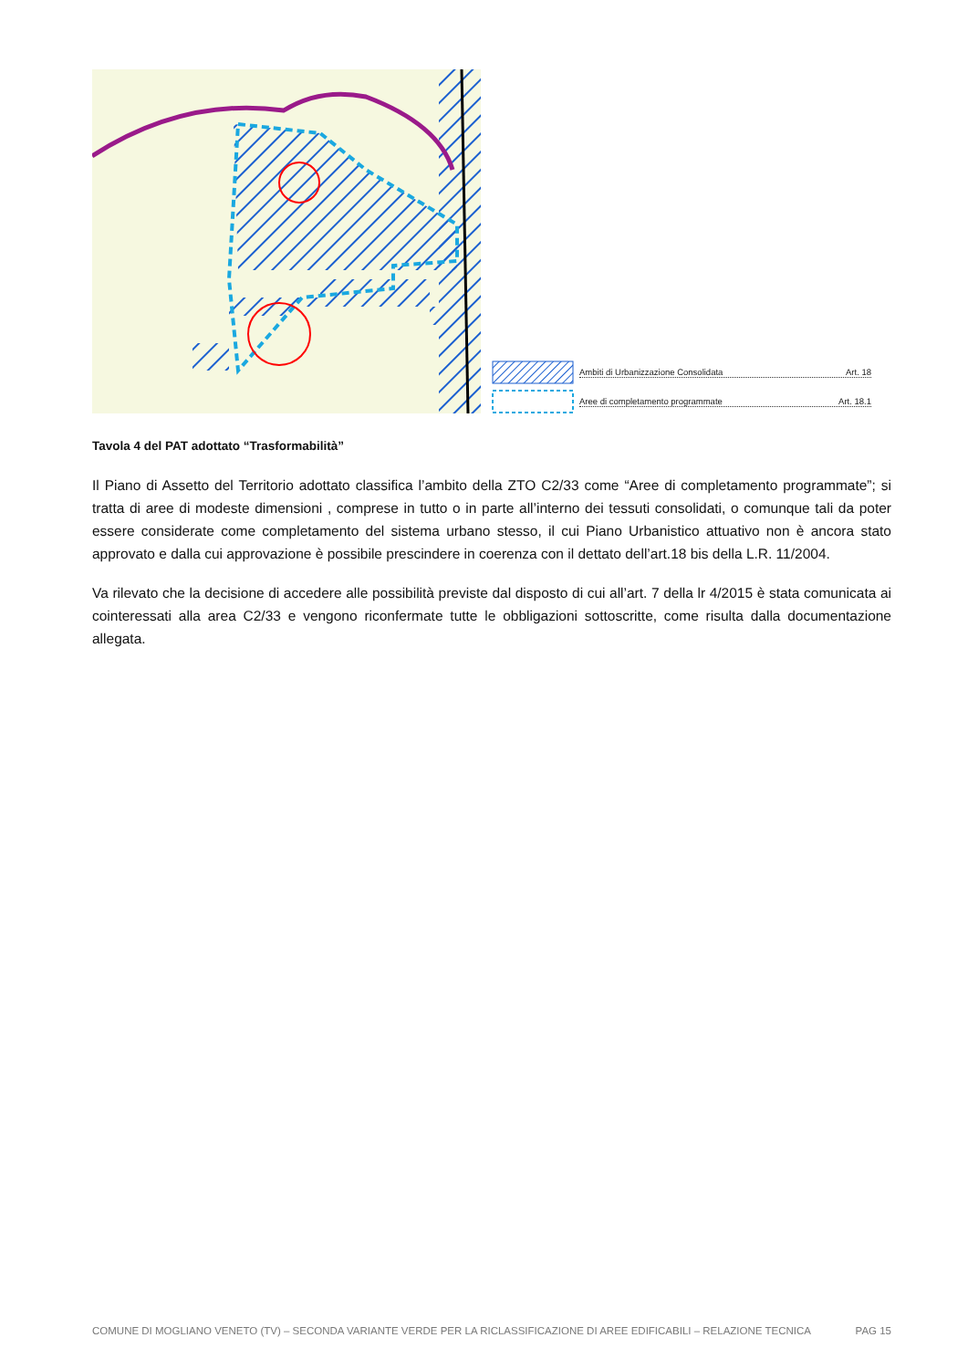Ambiti di Urbanizzazione Consolidata Art. 18
Aree di completamento programmate Art. 18.1
Tavola 4 del PAT adottato “Trasformabilità”
Il Piano di Assetto del Territorio adottato classifica l’ambito della ZTO C2/33 come “Aree di completamento programmate”; si tratta di aree di modeste dimensioni , comprese in tutto o in parte all’interno dei tessuti consolidati, o comunque tali da poter essere considerate come completamento del sistema urbano stesso, il cui Piano Urbanistico attuativo non è ancora stato approvato e dalla cui approvazione è possibile prescindere in coerenza con il dettato dell’art.18 bis della L.R. 11/2004.
Va rilevato che la decisione di accedere alle possibilità previste dal disposto di cui all’art. 7 della lr 4/2015 è stata comunicata ai cointeressati alla area C2/33 e vengono riconfermate tutte le obbligazioni sottoscritte, come risulta dalla documentazione allegata.
COMUNE DI MOGLIANO VENETO (TV) – SECONDA VARIANTE VERDE PER LA RICLASSIFICAZIONE DI AREE EDIFICABILI – RELAZIONE TECNICA PAG 15